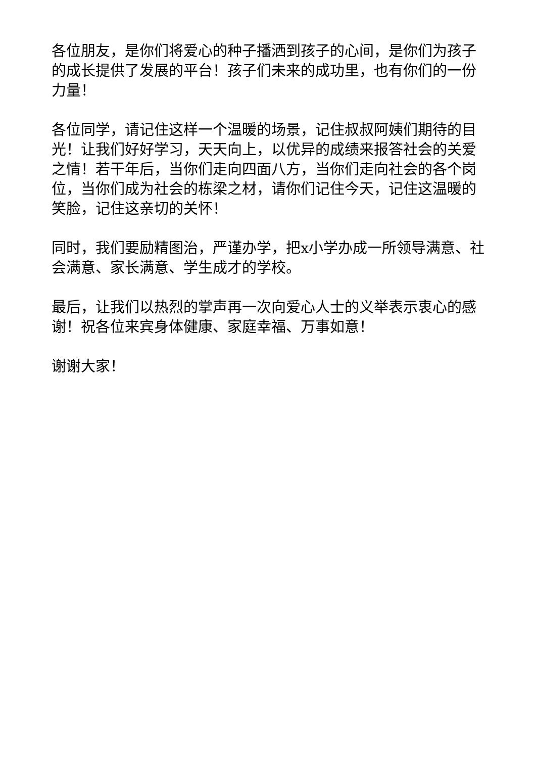各位朋友，是你们将爱心的种子播洒到孩子的心间，是你们为孩子的成长提供了发展的平台！孩子们未来的成功里，也有你们的一份力量！
各位同学，请记住这样一个温暖的场景，记住叔叔阿姨们期待的目光！让我们好好学习，天天向上，以优异的成绩来报答社会的关爱之情！若干年后，当你们走向四面八方，当你们走向社会的各个岗位，当你们成为社会的栋梁之材，请你们记住今天，记住这温暖的笑脸，记住这亲切的关怀！
同时，我们要励精图治，严谨办学，把x小学办成一所领导满意、社会满意、家长满意、学生成才的学校。
最后，让我们以热烈的掌声再一次向爱心人士的义举表示衷心的感谢！祝各位来宾身体健康、家庭幸福、万事如意！
谢谢大家！